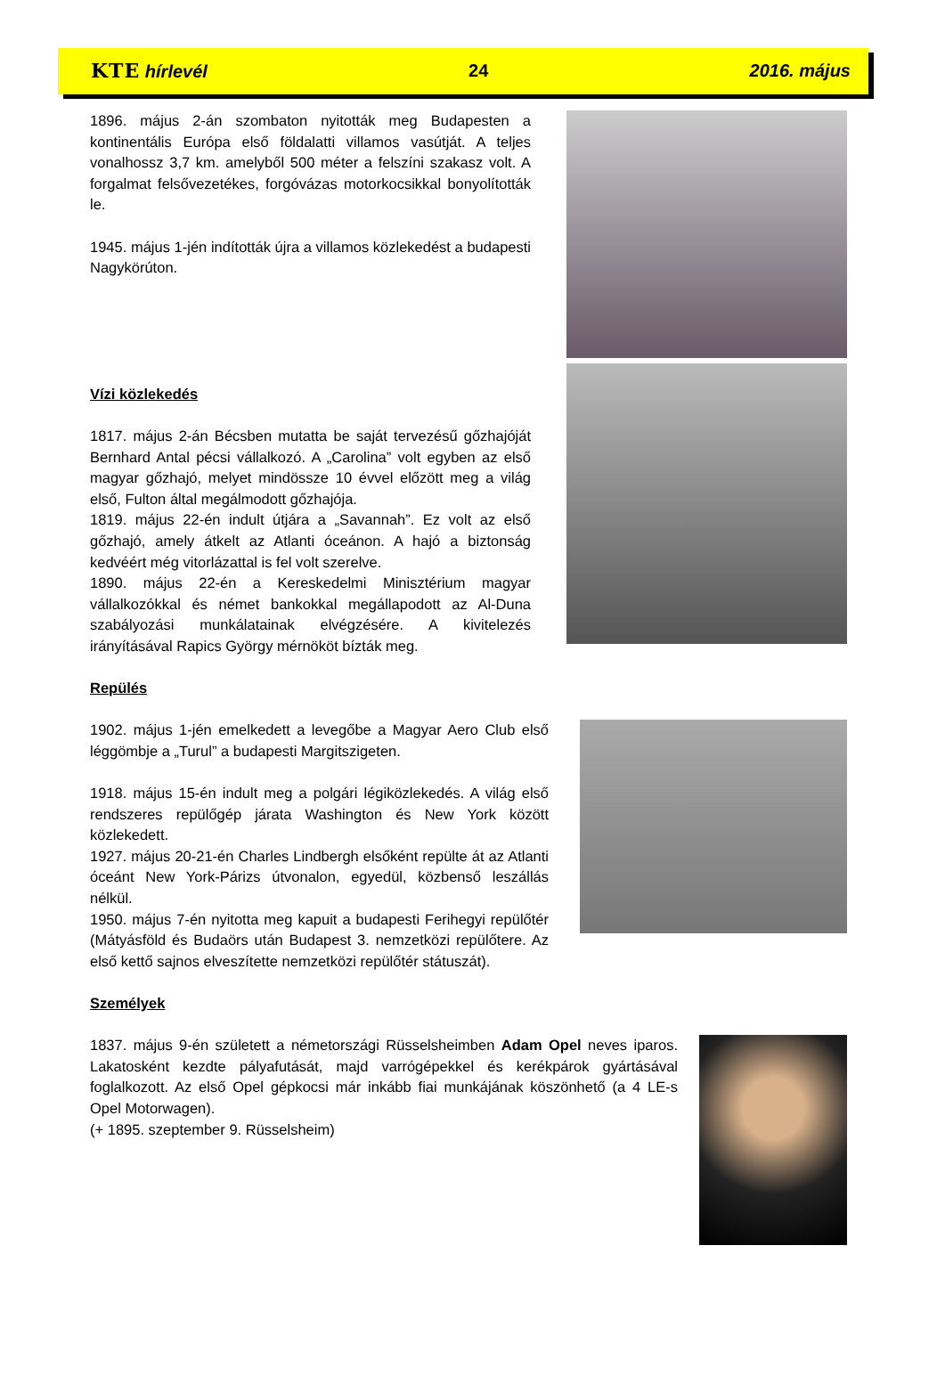KTE hírlevél 24 2016. május
1896. május 2-án szombaton nyitották meg Budapesten a kontinentális Európa első földalatti villamos vasútját. A teljes vonalhossz 3,7 km. amelyből 500 méter a felszíni szakasz volt. A forgalmat felsővezetékes, forgóvázas motorkocsikkal bonyolították le.
1945. május 1-jén indították újra a villamos közlekedést a budapesti Nagykörúton.
Vízi közlekedés
1817. május 2-án Bécsben mutatta be saját tervezésű gőzhajóját Bernhard Antal pécsi vállalkozó. A „Carolina” volt egyben az első magyar gőzhajó, melyet mindössze 10 évvel előzött meg a világ első, Fulton által megálmodott gőzhajója.
1819. május 22-én indult útjára a „Savannah”. Ez volt az első gőzhajó, amely átkelt az Atlanti óceánon. A hajó a biztonság kedvéért még vitorlázattal is fel volt szerelve.
1890. május 22-én a Kereskedelmi Minisztérium magyar vállalkozókkal és német bankokkal megállapodott az Al-Duna szabályozási munkálatainak elvégzésére. A kivitelezés irányításával Rapics György mérnököt bízták meg.
Repülés
1902. május 1-jén emelkedett a levegőbe a Magyar Aero Club első léggömbje a „Turul” a budapesti Margitszigeten.
1918. május 15-én indult meg a polgári légiközlekedés. A világ első rendszeres repülőgép járata Washington és New York között közlekedett.
1927. május 20-21-én Charles Lindbergh elsőként repülte át az Atlanti óceánt New York-Párizs útvonalon, egyedül, közbenső leszállás nélkül.
1950. május 7-én nyitotta meg kapuit a budapesti Ferihegyi repülőtér (Mátyásföld és Budaörs után Budapest 3. nemzetközi repülőtere. Az első kettő sajnos elveszítette nemzetközi repülőtér státuszát).
Személyek
1837. május 9-én született a németországi Rüsselsheimben Adam Opel neves iparos. Lakatosként kezdte pályafutását, majd varrógépekkel és kerékpárok gyártásával foglalkozott. Az első Opel gépkocsi már inkább fiai munkájának köszönhető (a 4 LE-s Opel Motorwagen).
(+ 1895. szeptember 9. Rüsselsheim)